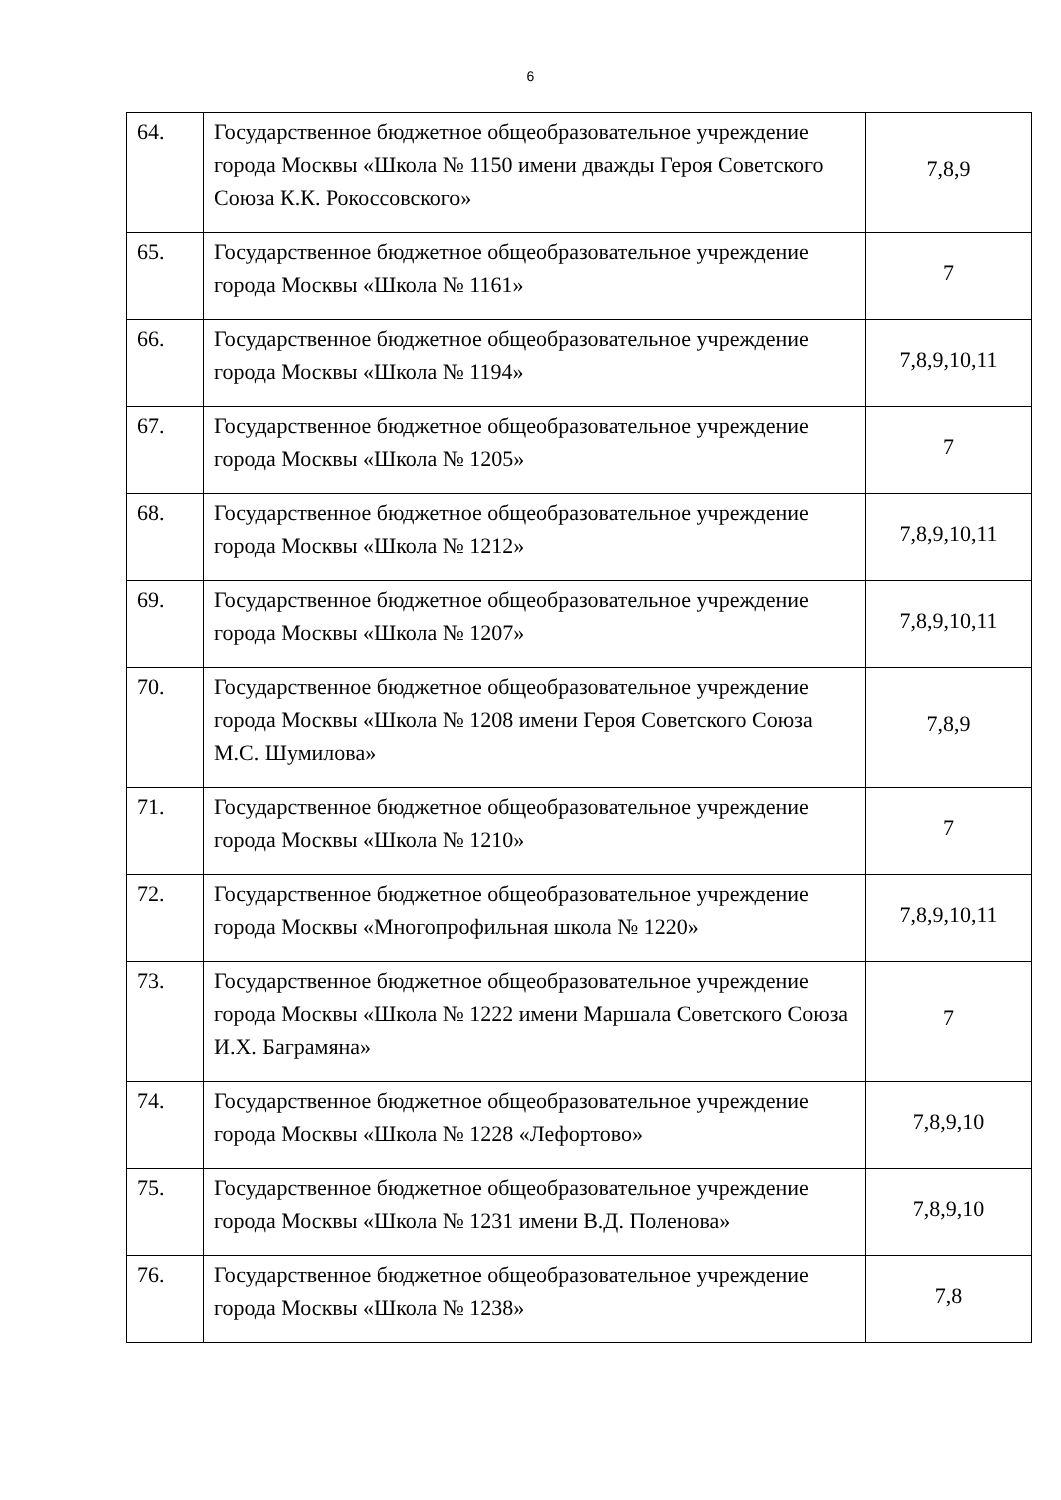6
| 64. | Государственное бюджетное общеобразовательное учреждение города Москвы «Школа № 1150 имени дважды Героя Советского Союза К.К. Рокоссовского» | 7,8,9 |
| 65. | Государственное бюджетное общеобразовательное учреждение города Москвы «Школа № 1161» | 7 |
| 66. | Государственное бюджетное общеобразовательное учреждение города Москвы «Школа № 1194» | 7,8,9,10,11 |
| 67. | Государственное бюджетное общеобразовательное учреждение города Москвы «Школа № 1205» | 7 |
| 68. | Государственное бюджетное общеобразовательное учреждение города Москвы «Школа № 1212» | 7,8,9,10,11 |
| 69. | Государственное бюджетное общеобразовательное учреждение города Москвы «Школа № 1207» | 7,8,9,10,11 |
| 70. | Государственное бюджетное общеобразовательное учреждение города Москвы «Школа № 1208 имени Героя Советского Союза М.С. Шумилова» | 7,8,9 |
| 71. | Государственное бюджетное общеобразовательное учреждение города Москвы «Школа № 1210» | 7 |
| 72. | Государственное бюджетное общеобразовательное учреждение города Москвы «Многопрофильная школа № 1220» | 7,8,9,10,11 |
| 73. | Государственное бюджетное общеобразовательное учреждение города Москвы «Школа № 1222 имени Маршала Советского Союза И.Х. Баграмяна» | 7 |
| 74. | Государственное бюджетное общеобразовательное учреждение города Москвы «Школа № 1228 «Лефортово» | 7,8,9,10 |
| 75. | Государственное бюджетное общеобразовательное учреждение города Москвы «Школа № 1231 имени В.Д. Поленова» | 7,8,9,10 |
| 76. | Государственное бюджетное общеобразовательное учреждение города Москвы «Школа № 1238» | 7,8 |